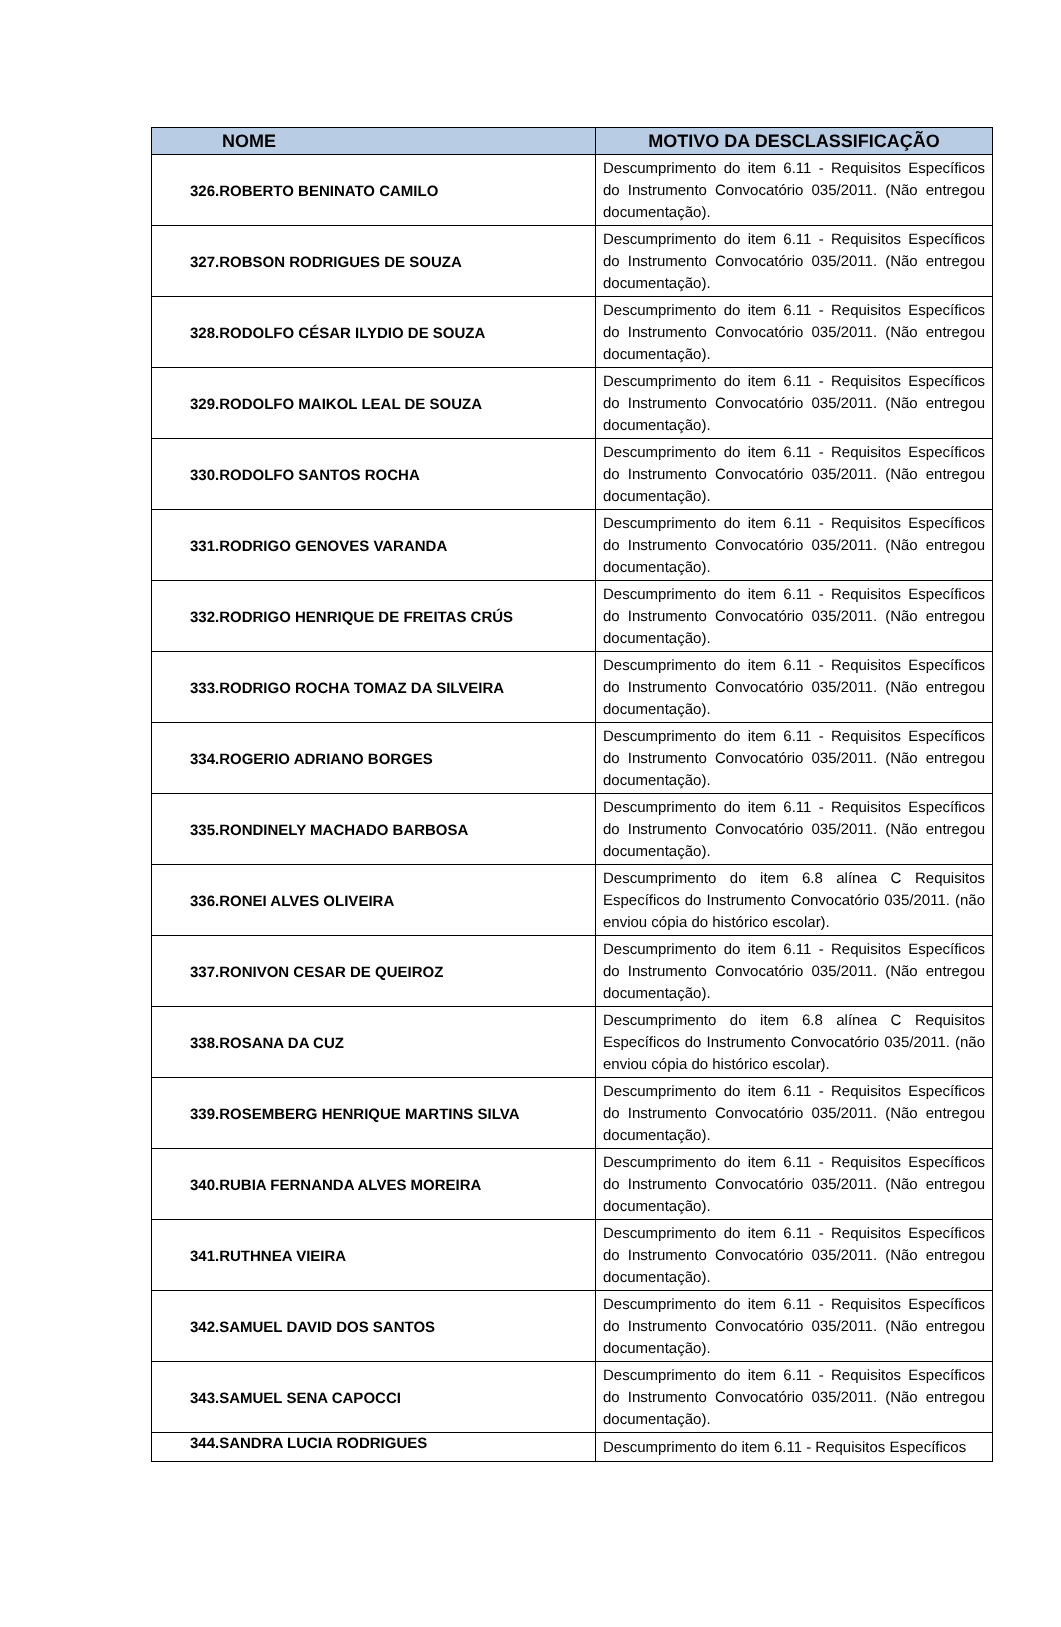| NOME | MOTIVO DA DESCLASSIFICAÇÃO |
| --- | --- |
| 326.ROBERTO BENINATO CAMILO | Descumprimento do item 6.11 - Requisitos Específicos do Instrumento Convocatório 035/2011. (Não entregou documentação). |
| 327.ROBSON RODRIGUES DE SOUZA | Descumprimento do item 6.11 - Requisitos Específicos do Instrumento Convocatório 035/2011. (Não entregou documentação). |
| 328.RODOLFO CÉSAR ILYDIO DE SOUZA | Descumprimento do item 6.11 - Requisitos Específicos do Instrumento Convocatório 035/2011. (Não entregou documentação). |
| 329.RODOLFO MAIKOL LEAL DE SOUZA | Descumprimento do item 6.11 - Requisitos Específicos do Instrumento Convocatório 035/2011. (Não entregou documentação). |
| 330.RODOLFO SANTOS ROCHA | Descumprimento do item 6.11 - Requisitos Específicos do Instrumento Convocatório 035/2011. (Não entregou documentação). |
| 331.RODRIGO GENOVES VARANDA | Descumprimento do item 6.11 - Requisitos Específicos do Instrumento Convocatório 035/2011. (Não entregou documentação). |
| 332.RODRIGO HENRIQUE DE FREITAS CRÚS | Descumprimento do item 6.11 - Requisitos Específicos do Instrumento Convocatório 035/2011. (Não entregou documentação). |
| 333.RODRIGO ROCHA TOMAZ DA SILVEIRA | Descumprimento do item 6.11 - Requisitos Específicos do Instrumento Convocatório 035/2011. (Não entregou documentação). |
| 334.ROGERIO ADRIANO BORGES | Descumprimento do item 6.11 - Requisitos Específicos do Instrumento Convocatório 035/2011. (Não entregou documentação). |
| 335.RONDINELY MACHADO BARBOSA | Descumprimento do item 6.11 - Requisitos Específicos do Instrumento Convocatório 035/2011. (Não entregou documentação). |
| 336.RONEI ALVES OLIVEIRA | Descumprimento do item 6.8 alínea C Requisitos Específicos do Instrumento Convocatório 035/2011. (não enviou cópia do histórico escolar). |
| 337.RONIVON CESAR DE QUEIROZ | Descumprimento do item 6.11 - Requisitos Específicos do Instrumento Convocatório 035/2011. (Não entregou documentação). |
| 338.ROSANA DA CUZ | Descumprimento do item 6.8 alínea C Requisitos Específicos do Instrumento Convocatório 035/2011. (não enviou cópia do histórico escolar). |
| 339.ROSEMBERG HENRIQUE MARTINS SILVA | Descumprimento do item 6.11 - Requisitos Específicos do Instrumento Convocatório 035/2011. (Não entregou documentação). |
| 340.RUBIA FERNANDA ALVES MOREIRA | Descumprimento do item 6.11 - Requisitos Específicos do Instrumento Convocatório 035/2011. (Não entregou documentação). |
| 341.RUTHNEA VIEIRA | Descumprimento do item 6.11 - Requisitos Específicos do Instrumento Convocatório 035/2011. (Não entregou documentação). |
| 342.SAMUEL DAVID DOS SANTOS | Descumprimento do item 6.11 - Requisitos Específicos do Instrumento Convocatório 035/2011. (Não entregou documentação). |
| 343.SAMUEL SENA CAPOCCI | Descumprimento do item 6.11 - Requisitos Específicos do Instrumento Convocatório 035/2011. (Não entregou documentação). |
| 344.SANDRA LUCIA RODRIGUES | Descumprimento do item 6.11 - Requisitos Específicos |